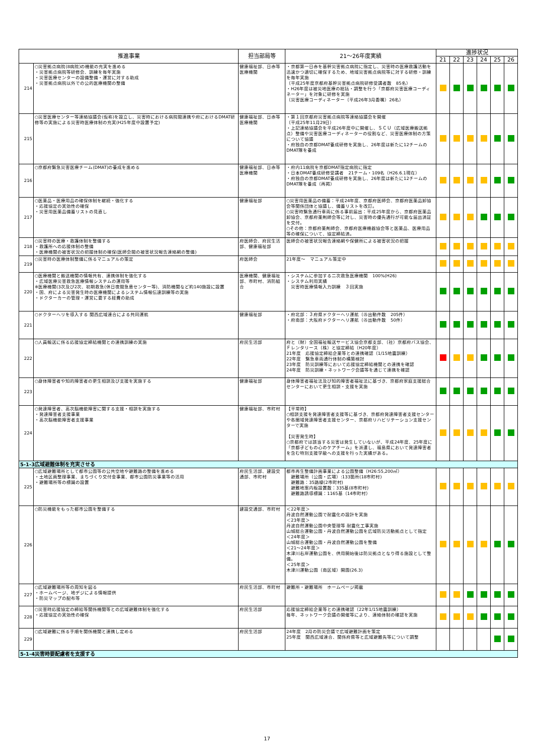| 推進事業 | | 担当部局等 | 21～26年度実績 | 進捗状況 | | | | | |
| --- | --- | --- | --- | --- | --- | --- | --- | --- | --- |
| | | | | 21 | 22 | 23 | 24 | 25 | 26 |
| 214 | ○災害拠点病院(8病院)の機能の充実を進める ・災害拠点病院等研修会、訓練を毎年実施 ・災害医療センターの設備整備・運営に対する助成 ・災害拠点病院以外での公的医療機関の整備 | 健康福祉部、日赤等医療機関 | ・京都第一日赤を基幹災害拠点病院に指定し、災害時の医療救護活動を迅速かつ適切に確保するため、地域災害拠点病院等に対する研修・訓練を毎年実施 （平成25年度京都府基幹災害拠点病院研修受講者数 85名） ・H26年度は被災地医療の総括・調整を行う「京都府災害医療コーディネーター」を対象に研修を実施 （災害医療コーディネーター（平成26年3月委嘱）26名） | | | | | | |
| 215 | ○災害医療センター等連絡協議会(仮称)を設立し、災害時における病院間連携や府におけるDMAT研修等の実施による災害時医療体制の充実(H25年度中設置予定) | 健康福祉部、日赤等医療機関 | ・第１回京都府災害拠点病院等連絡協議会を開催 （平成25年11月29日） ・上記連絡協議会を平成26年度中に開催し、ＳＣＵ（広域医療搬送拠点）整備や災害医療コーディネーターの役割など、災害医療体制の方策について協議 ・府独自の京都DMAT養成研修を実施し、26年度は新たに12チームのDMAT隊を養成 | | | | | | |
| 216 | ○京都府緊急災害医療チーム(DMAT)の養成を進める | 健康福祉部、日赤等医療機関 | ・府内11病院を京都DMAT指定病院に指定 ・日本DMAT養成研修受講者 21チーム・109名（H26.6.1現在） ・府独自の京都DMAT養成研修を実施し、26年度は新たに12チームのDMAT隊を養成（再掲） | | | | | | |
| 217 | ○医薬品・医療用品の確保体制を継続・強化する ・応援協定の実効性の確保 ・災害用医薬品備蓄リストの見直し | 健康福祉部 | ○災害用医薬品の備蓄：平成24年度、京都府医師会、京都府医薬品卸協会等関係団体と協議し、備蓄リストを改訂。 ○災害時緊急通行車両に係る事前届出：平成25年度から、京都府医薬品卸協会、京都府薬剤師会等に対し、災害時の優先通行が可能な届出済証を交付。 ○その他：京都府薬剤師会、京都府医療機器協会等と医薬品、医療用品等の確保について、協定締結済。 | | | | | | |
| 218 | ○災害時の医療・救護体制を整備する ・救護所への応援体制の整備 ・医療機関の被害状況の把握体制の確保(医師会間の被害状況報告連絡網の整備) | 府医師会、府民生活部、健康福祉部 | 医師会の被害状況報告連絡網や保健所による被害状況の把握 | | | | | | |
| 219 | ○災害時の医療体制整備に係るマニュアルの策定 | 府医師会 | 21年度～ マニュアル策定中 | | | | | | |
| 220 | ○医療機関と搬送機関の情報共有、連携体制を強化する ・広域医療災害救急医療情報システムの運用等 ※医療機関(3次及び2次、初期救急(休日夜間急患センター等)、消防機関など約140施設に設置 ・国、府による災害発生時の医療機関によるシステム情報伝達訓練等の実施 ・ドクターカーの管理・運営に要する経費の助成 | 医療機関、健康福祉部、市町村、消防組合 | ・システムに参加する二次救急医療機関 100%(H26) ・システム利用実績 災害時医療情報入力訓練 ３回実施 | | | | | | |
| 221 | ○ドクターヘリを導入する 関西広域連合による共同運航 | 健康福祉部 | ・府北部：３府県ドクターヘリ運航（㉕出動件数 205件） ・府南部：大阪府ドクターヘリ運航（㉕出動件数 50件） | | | | | | |
| 222 | ○人員輸送に係る応援協定締結機関との連携訓練の実施 | 府民生活部 | 府と（財）全国福祉輸送サービス協会京都支部、（社）京都府バス協会、Ｆレンタリース（株）と協定締結（H20年度） 21年度 応援協定締結企業等との連携確認（1/15地震訓練） 22年度 緊急車両通行体制の構築検討 23年度 防災訓練等において応援協定締結機関との連携を確認 24年度 防災訓練・ネットワーク会議等を通じて連携を確認 | | | | | | |
| 223 | ○身体障害者や知的障害者の更生相談及び支援を実施する | 健康福祉部 | 身体障害者福祉法及び知的障害者福祉法に基づき、京都府家庭支援総合センターにおいて更生相談・支援を実施 | | | | | | |
| 224 | ○発達障害者、高次脳機能障害に関する支援・相談を実施する ・発達障害者支援事業 ・高次脳機能障害者支援事業 | 健康福祉部、市町村 | 【平常時】 ○相談支援を発達障害者支援等に基づき、京都府発達障害者支援センターや各圏域発達障害者支援センター、京都府リハビリテーション支援センターで実施 【災害発生時】 ○京都府では該当する災害は発生していないが、平成24年度、25年度に「京都子どもの心のケアチーム」を派遣し、福島県において発達障害者を含む特別支援学級への支援を行った実績がある。 | | | | | | |
| 5-1-3広域避難体制を充実させる | | | | | | | | | |
| 225 | ○広域避難場所として都市公園等の公共空地や避難路の整備を進める ・土地区画整理事業、まちづくり交付金事業、都市公園防災事業等の活用 ・避難場所等の標識の設置 | 府民生活部、建設交通部、市町村 | 都市再生整備計画事業による公園整備（H26:55,200㎡） 避難場所（公園・広場）:133箇所(18市町村) 避難路：35路線(2市町村) 避難地案内板設置数：335基(8市町村) 避難路誘導標識：1165基（14市町村） | | | | | | |
| 226 | ○防災機能をもった都市公園を整備する | 建設交通部、市町村 | ＜22年度＞ 丹波自然運動公園で耐震化の設計を実施 ＜23年度＞ 丹波自然運動公園中央管理等 耐震化工事実施 山城総合運動公園・丹波自然運動公園を広域防災活動拠点として指定 ＜24年度＞ 山城総合運動公園・丹波自然運動公園を整備 ＜21～24年度＞ 木津川右岸運動公園を、供用開始後は防災拠点となり得る施設として整備。 ＜25年度＞ 木津川運動公園（南区域）開園(26.3) | | | | | | |
| 227 | ○広域避難場所等の周知を図る ・ホームページ、地デジによる情報提供 ・防災マップの配布等 | 府民生活部、市町村 | 避難所・避難場所 ホームページ掲載 | | | | | | |
| 228 | ○災害時応援協定の締結等関係機関等との広域避難体制を強化する ・応援協定の実効性の確保 | 府民生活部 | 応援協定締結企業等との連携確認（22年1/15地震訓練） 毎年、ネットワーク会議の開催等により、連絡体制の確認を実施 | | | | | | |
| 229 | ○広域避難に係る手順を関係機関と連携し定める | 府民生活部 | 24年度 2月の防災会議で広域避難計画を策定 25年度 関西広域連合、関係府県等と広域避難先等について調整 | | | | | | |
| 5-1-4災害時要配慮者を支援する | | | | | | | | | |
17